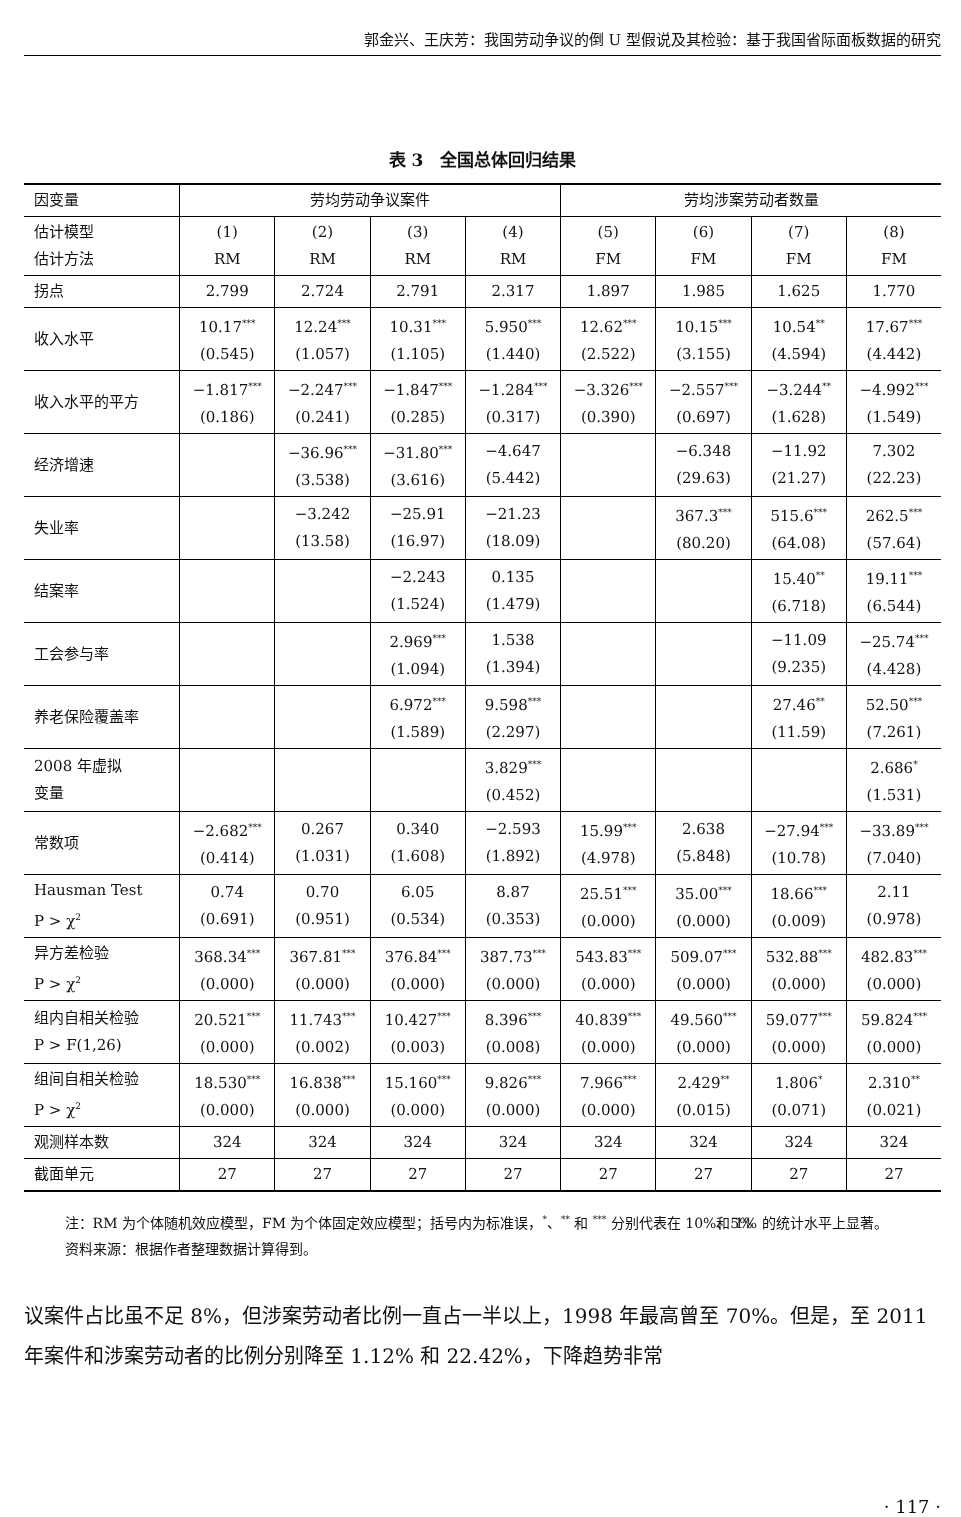郭金兴、王庆芳：我国劳动争议的倒 U 型假说及其检验：基于我国省际面板数据的研究
表 3　全国总体回归结果
| 因变量 | 劳均劳动争议案件 | | | | 劳均涉案劳动者数量 | | | |
| --- | --- | --- | --- | --- | --- | --- | --- | --- |
| 估计模型 估计方法 | (1) RM | (2) RM | (3) RM | (4) RM | (5) FM | (6) FM | (7) FM | (8) FM |
| 拐点 | 2.799 | 2.724 | 2.791 | 2.317 | 1.897 | 1.985 | 1.625 | 1.770 |
| 收入水平 | 10.17<sup>***</sup> (0.545) | 12.24<sup>***</sup> (1.057) | 10.31<sup>***</sup> (1.105) | 5.950<sup>***</sup> (1.440) | 12.62<sup>***</sup> (2.522) | 10.15<sup>***</sup> (3.155) | 10.54<sup>**</sup> (4.594) | 17.67<sup>***</sup> (4.442) |
| 收入水平的平方 | −1.817<sup>***</sup> (0.186) | −2.247<sup>***</sup> (0.241) | −1.847<sup>***</sup> (0.285) | −1.284<sup>***</sup> (0.317) | −3.326<sup>***</sup> (0.390) | −2.557<sup>***</sup> (0.697) | −3.244<sup>**</sup> (1.628) | −4.992<sup>***</sup> (1.549) |
| 经济增速 | | −36.96<sup>***</sup> (3.538) | −31.80<sup>***</sup> (3.616) | −4.647 (5.442) | | −6.348 (29.63) | −11.92 (21.27) | 7.302 (22.23) |
| 失业率 | | −3.242 (13.58) | −25.91 (16.97) | −21.23 (18.09) | | 367.3<sup>***</sup> (80.20) | 515.6<sup>***</sup> (64.08) | 262.5<sup>***</sup> (57.64) |
| 结案率 | | | −2.243 (1.524) | 0.135 (1.479) | | | 15.40<sup>**</sup> (6.718) | 19.11<sup>***</sup> (6.544) |
| 工会参与率 | | | 2.969<sup>***</sup> (1.094) | 1.538 (1.394) | | | −11.09 (9.235) | −25.74<sup>***</sup> (4.428) |
| 养老保险覆盖率 | | | 6.972<sup>***</sup> (1.589) | 9.598<sup>***</sup> (2.297) | | | 27.46<sup>**</sup> (11.59) | 52.50<sup>***</sup> (7.261) |
| 2008 年虚拟 变量 | | | | 3.829<sup>***</sup> (0.452) | | | | 2.686<sup>*</sup> (1.531) |
| 常数项 | −2.682<sup>***</sup> (0.414) | 0.267 (1.031) | 0.340 (1.608) | −2.593 (1.892) | 15.99<sup>***</sup> (4.978) | 2.638 (5.848) | −27.94<sup>***</sup> (10.78) | −33.89<sup>***</sup> (7.040) |
| Hausman Test P > χ<sup>2</sup> | 0.74 (0.691) | 0.70 (0.951) | 6.05 (0.534) | 8.87 (0.353) | 25.51<sup>***</sup> (0.000) | 35.00<sup>***</sup> (0.000) | 18.66<sup>***</sup> (0.009) | 2.11 (0.978) |
| 异方差检验 P > χ<sup>2</sup> | 368.34<sup>***</sup> (0.000) | 367.81<sup>***</sup> (0.000) | 376.84<sup>***</sup> (0.000) | 387.73<sup>***</sup> (0.000) | 543.83<sup>***</sup> (0.000) | 509.07<sup>***</sup> (0.000) | 532.88<sup>***</sup> (0.000) | 482.83<sup>***</sup> (0.000) |
| 组内自相关检验 P > F(1,26) | 20.521<sup>***</sup> (0.000) | 11.743<sup>***</sup> (0.002) | 10.427<sup>***</sup> (0.003) | 8.396<sup>***</sup> (0.008) | 40.839<sup>***</sup> (0.000) | 49.560<sup>***</sup> (0.000) | 59.077<sup>***</sup> (0.000) | 59.824<sup>***</sup> (0.000) |
| 组间自相关检验 P > χ<sup>2</sup> | 18.530<sup>***</sup> (0.000) | 16.838<sup>***</sup> (0.000) | 15.160<sup>***</sup> (0.000) | 9.826<sup>***</sup> (0.000) | 7.966<sup>***</sup> (0.000) | 2.429<sup>**</sup> (0.015) | 1.806<sup>*</sup> (0.071) | 2.310<sup>**</sup> (0.021) |
| 观测样本数 | 324 | 324 | 324 | 324 | 324 | 324 | 324 | 324 |
| 截面单元 | 27 | 27 | 27 | 27 | 27 | 27 | 27 | 27 |
注：RM 为个体随机效应模型，FM 为个体固定效应模型；括号内为标准误，<sup>*</sup>、<sup>**</sup> 和 <sup>***</sup> 分别代表在 10%、5% 和 1% 的统计水平上显著。
资料来源：根据作者整理数据计算得到。
议案件占比虽不足 8%，但涉案劳动者比例一直占一半以上，1998 年最高曾至 70%。但是，至 2011 年案件和涉案劳动者的比例分别降至 1.12% 和 22.42%，下降趋势非常
· 117 ·